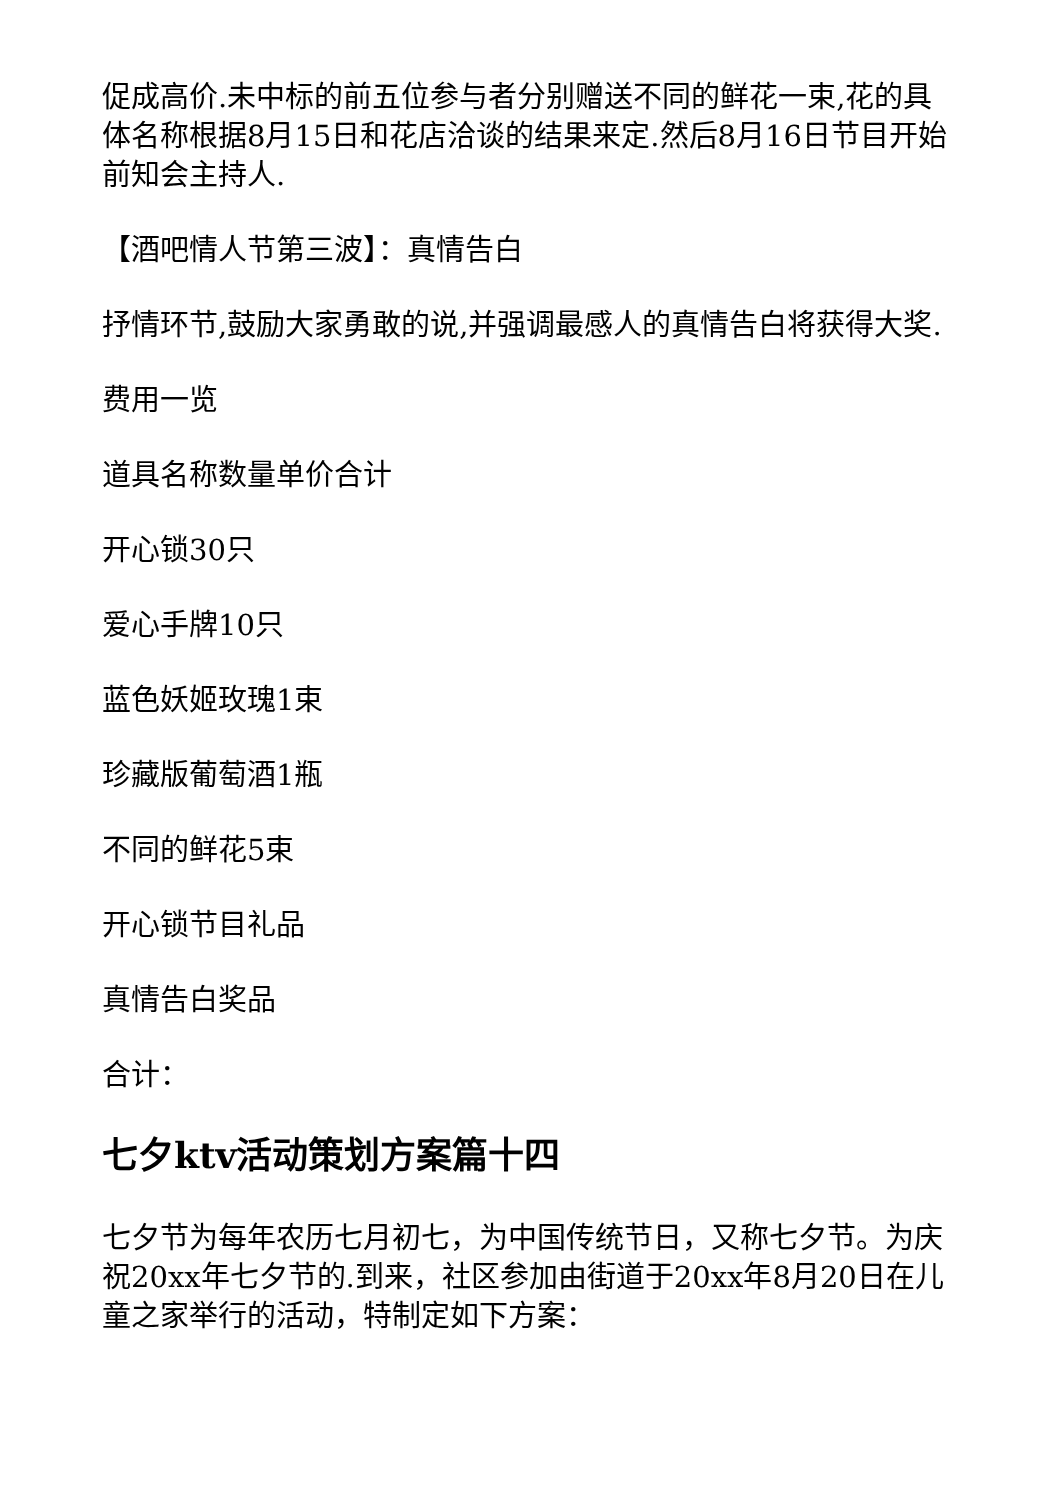促成高价.未中标的前五位参与者分别赠送不同的鲜花一束,花的具体名称根据8月15日和花店洽谈的结果来定.然后8月16日节目开始前知会主持人.
【酒吧情人节第三波】：真情告白
抒情环节,鼓励大家勇敢的说,并强调最感人的真情告白将获得大奖.
费用一览
道具名称数量单价合计
开心锁30只
爱心手牌10只
蓝色妖姬玫瑰1束
珍藏版葡萄酒1瓶
不同的鲜花5束
开心锁节目礼品
真情告白奖品
合计：
七夕ktv活动策划方案篇十四
七夕节为每年农历七月初七，为中国传统节日，又称七夕节。为庆祝20xx年七夕节的.到来，社区参加由街道于20xx年8月20日在儿童之家举行的活动，特制定如下方案：